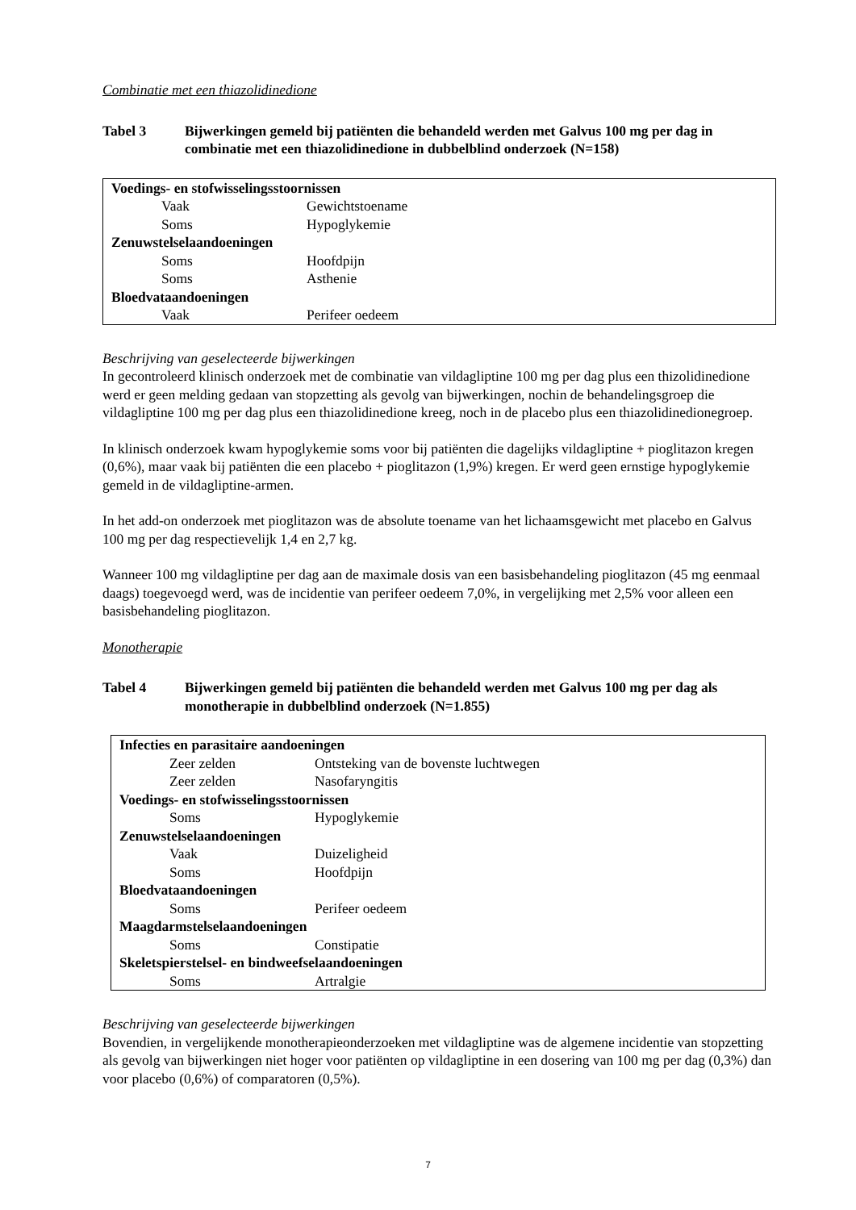Combinatie met een thiazolidinedione
Tabel 3 Bijwerkingen gemeld bij patiënten die behandeld werden met Galvus 100 mg per dag in combinatie met een thiazolidinedione in dubbelblind onderzoek (N=158)
| Voedings- en stofwisselingsstoornissen | |
| Vaak | Gewichtstoename |
| Soms | Hypoglykemie |
| Zenuwstelselaandoeningen | |
| Soms | Hoofdpijn |
| Soms | Asthenie |
| Bloedvataandoeningen | |
| Vaak | Perifeer oedeem |
Beschrijving van geselecteerde bijwerkingen
In gecontroleerd klinisch onderzoek met de combinatie van vildagliptine 100 mg per dag plus een thizolidinedione werd er geen melding gedaan van stopzetting als gevolg van bijwerkingen, nochin de behandelingsgroep die vildagliptine 100 mg per dag plus een thiazolidinedione kreeg, noch in de placebo plus een thiazolidinedionegroep.
In klinisch onderzoek kwam hypoglykemie soms voor bij patiënten die dagelijks vildagliptine + pioglitazon kregen (0,6%), maar vaak bij patiënten die een placebo + pioglitazon (1,9%) kregen. Er werd geen ernstige hypoglykemie gemeld in de vildagliptine-armen.
In het add-on onderzoek met pioglitazon was de absolute toename van het lichaamsgewicht met placebo en Galvus 100 mg per dag respectievelijk 1,4 en 2,7 kg.
Wanneer 100 mg vildagliptine per dag aan de maximale dosis van een basisbehandeling pioglitazon (45 mg eenmaal daags) toegevoegd werd, was de incidentie van perifeer oedeem 7,0%, in vergelijking met 2,5% voor alleen een basisbehandeling pioglitazon.
Monotherapie
Tabel 4 Bijwerkingen gemeld bij patiënten die behandeld werden met Galvus 100 mg per dag als monotherapie in dubbelblind onderzoek (N=1.855)
| Infecties en parasitaire aandoeningen | |
| Zeer zelden | Ontsteking van de bovenste luchtwegen |
| Zeer zelden | Nasofaryngitis |
| Voedings- en stofwisselingsstoornissen | |
| Soms | Hypoglykemie |
| Zenuwstelselaandoeningen | |
| Vaak | Duizeligheid |
| Soms | Hoofdpijn |
| Bloedvataandoeningen | |
| Soms | Perifeer oedeem |
| Maagdarmstelselaandoeningen | |
| Soms | Constipatie |
| Skeletspierstelsel- en bindweefselaandoeningen | |
| Soms | Artralgie |
Beschrijving van geselecteerde bijwerkingen
Bovendien, in vergelijkende monotherapieonderzoeken met vildagliptine was de algemene incidentie van stopzetting als gevolg van bijwerkingen niet hoger voor patiënten op vildagliptine in een dosering van 100 mg per dag (0,3%) dan voor placebo (0,6%) of comparatoren (0,5%).
7